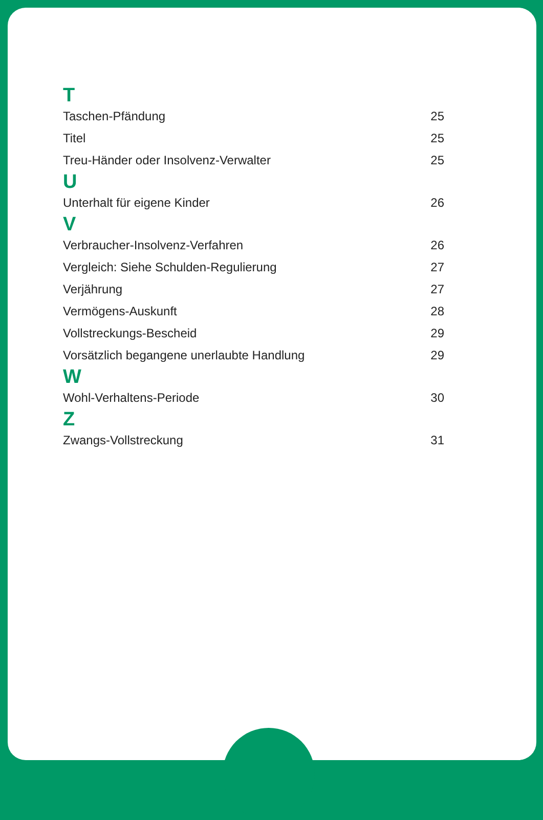T
Taschen-Pfändung 25
Titel 25
Treu-Händer oder Insolvenz-Verwalter 25
U
Unterhalt für eigene Kinder 26
V
Verbraucher-Insolvenz-Verfahren 26
Vergleich: Siehe Schulden-Regulierung 27
Verjährung 27
Vermögens-Auskunft 28
Vollstreckungs-Bescheid 29
Vorsätzlich begangene unerlaubte Handlung 29
W
Wohl-Verhaltens-Periode 30
Z
Zwangs-Vollstreckung 31